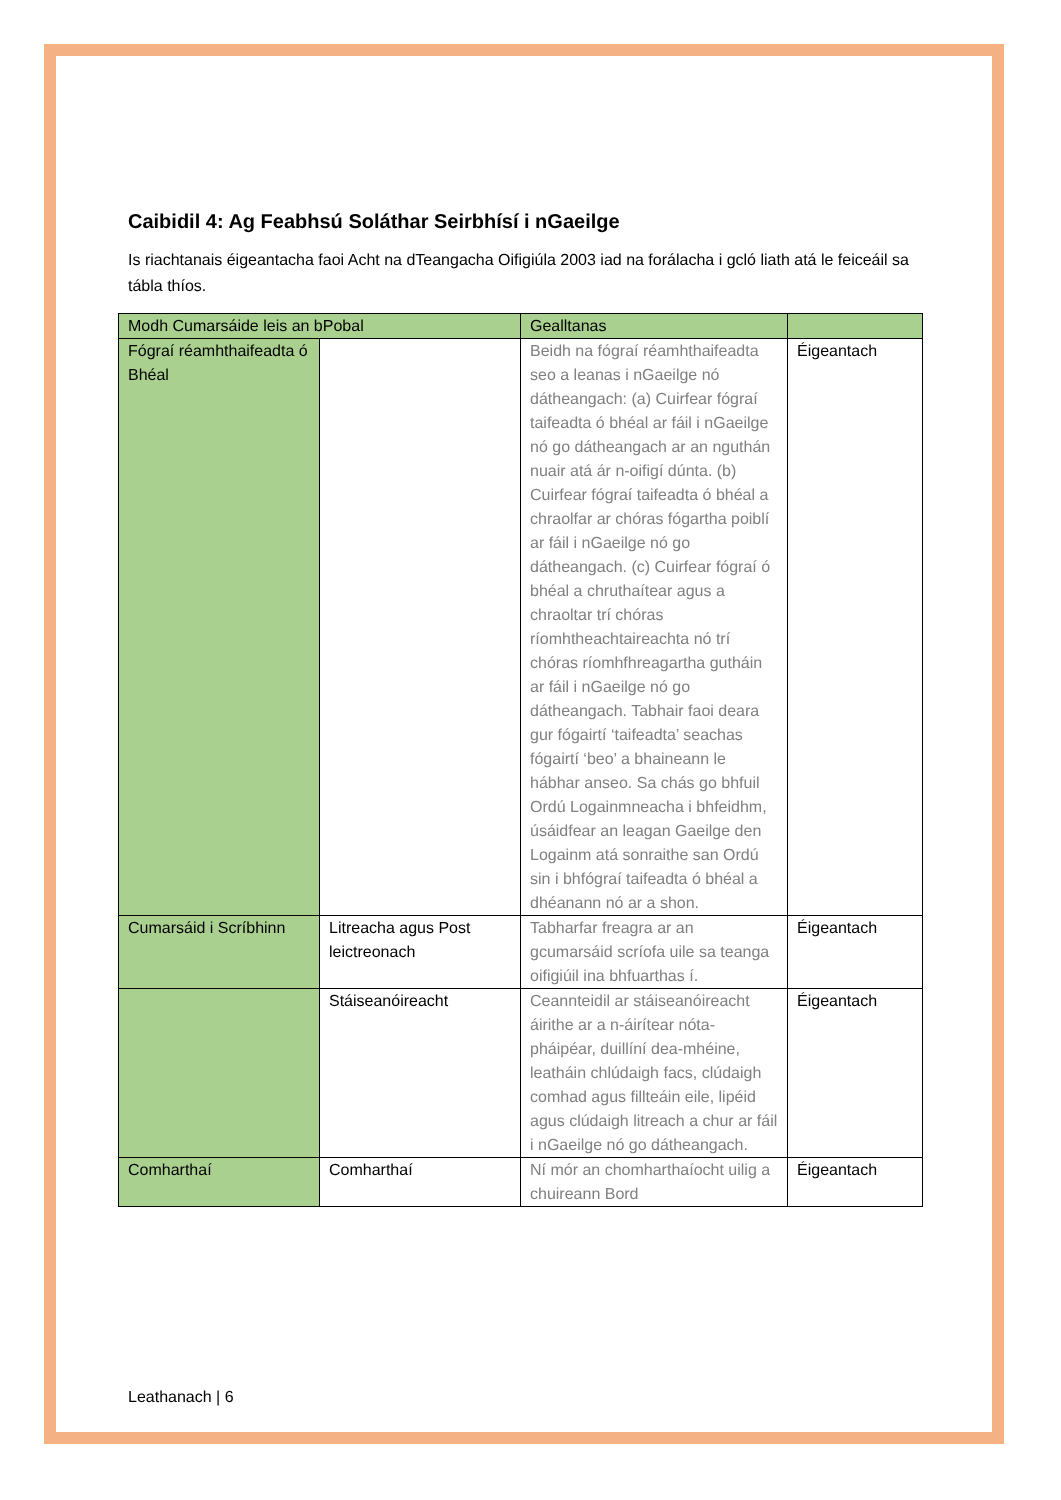Caibidil 4: Ag Feabhsú Soláthar Seirbhísí i nGaeilge
Is riachtanais éigeantacha faoi Acht na dTeangacha Oifigiúla 2003 iad na forálacha i gcló liath atá le feiceáil sa tábla thíos.
| Modh Cumarsáide leis an bPobal | | Gealltanas | |
| Fógraí réamhthaifeadta ó Bhéal | | Beidh na fógraí réamhthaifeadta seo a leanas i nGaeilge nó dátheangach: (a) Cuirfear fógraí taifeadta ó bhéal ar fáil i nGaeilge nó go dátheangach ar an nguthán nuair atá ár n-oifigí dúnta. (b) Cuirfear fógraí taifeadta ó bhéal a chraolfar ar chóras fógartha poiblí ar fáil i nGaeilge nó go dátheangach. (c) Cuirfear fógraí ó bhéal a chruthaítear agus a chraoltar trí chóras ríomhtheachtaireachta nó trí chóras ríomhfhreagartha gutháin ar fáil i nGaeilge nó go dátheangach. Tabhair faoi deara gur fógairtí ‘taifeadta’ seachas fógairtí ‘beo’ a bhaineann le hábhar anseo. Sa chás go bhfuil Ordú Logainmneacha i bhfeidhm, úsáidfear an leagan Gaeilge den Logainm atá sonraithe san Ordú sin i bhfógraí taifeadta ó bhéal a dhéanann nó ar a shon. | Éigeantach |
| Cumarsáid i Scríbhinn | Litreacha agus Post leictreonach | Tabharfar freagra ar an gcumarsáid scríofa uile sa teanga oifigiúil ina bhfuarthas í. | Éigeantach |
| | Stáiseanóireacht | Ceannteidil ar stáiseanóireacht áirithe ar a n-áirítear nóta-pháipéar, duillíní dea-mhéine, leatháin chlúdaigh facs, clúdaigh comhad agus fillteáin eile, lipéid agus clúdaigh litreach a chur ar fáil i nGaeilge nó go dátheangach. | Éigeantach |
| Comharthaí | Comharthaí | Ní mór an chomharthaíocht uilig a chuireann Bord | Éigeantach |
Leathanach | 6